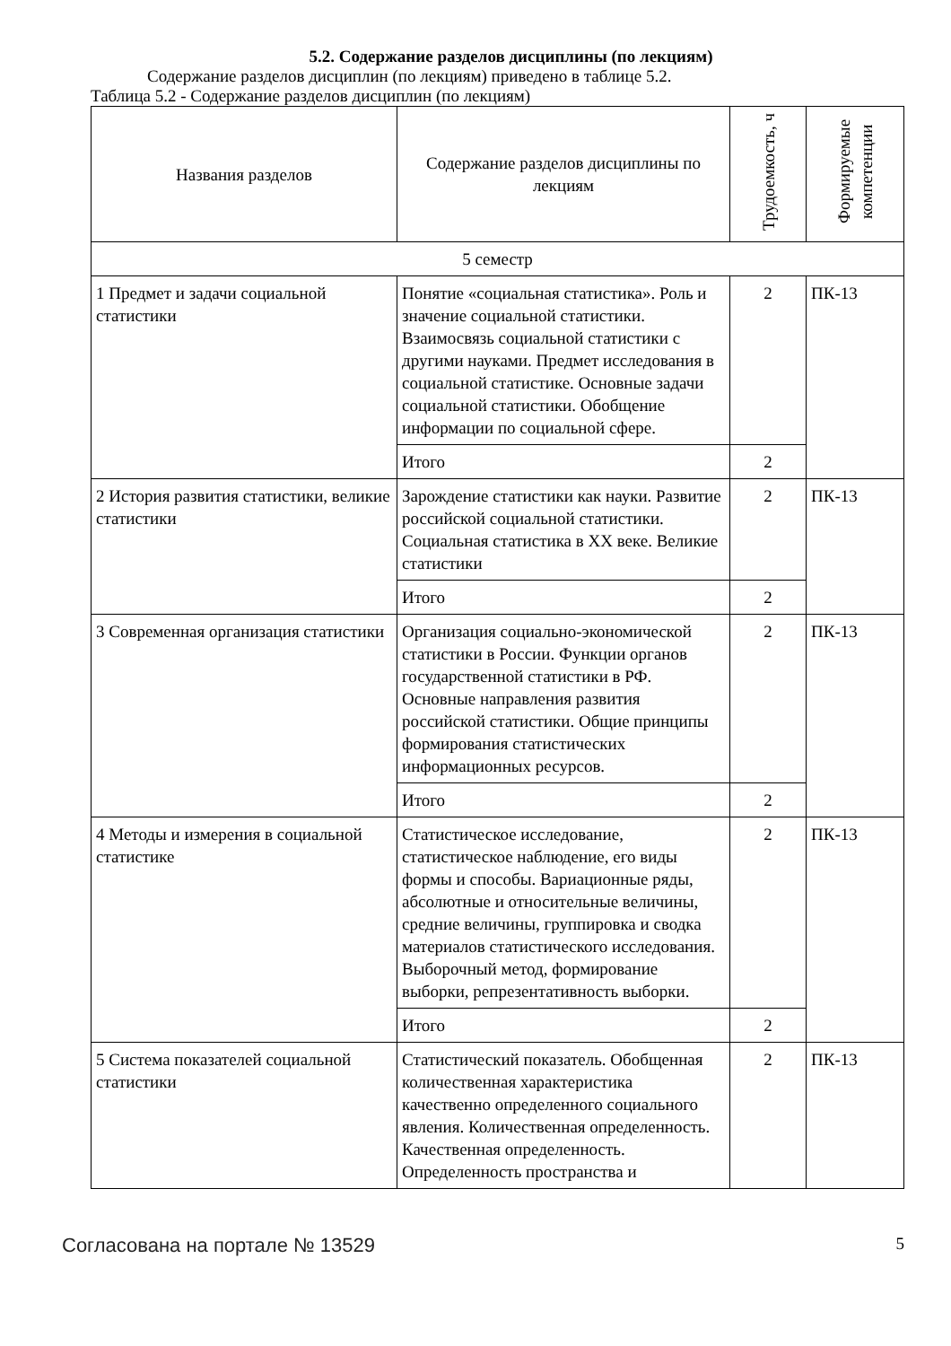5.2. Содержание разделов дисциплины (по лекциям)
Содержание разделов дисциплин (по лекциям) приведено в таблице 5.2.
Таблица 5.2 - Содержание разделов дисциплин (по лекциям)
| Названия разделов | Содержание разделов дисциплины по лекциям | Трудоемкость, ч | Формируемые компетенции |
| --- | --- | --- | --- |
| 5 семестр | | | |
| 1 Предмет и задачи социальной статистики | Понятие «социальная статистика». Роль и значение социальной статистики. Взаимосвязь социальной статистики с другими науками. Предмет исследования в социальной статистике. Основные задачи социальной статистики. Обобщение информации по социальной сфере. | 2 | ПК-13 |
| | Итого | 2 | |
| 2 История развития статистики, великие статистики | Зарождение статистики как науки. Развитие российской социальной статистики. Социальная статистика в XX веке. Великие статистики | 2 | ПК-13 |
| | Итого | 2 | |
| 3 Современная организация статистики | Организация социально-экономической статистики в России. Функции органов государственной статистики в РФ. Основные направления развития российской статистики. Общие принципы формирования статистических информационных ресурсов. | 2 | ПК-13 |
| | Итого | 2 | |
| 4 Методы и измерения в социальной статистике | Статистическое исследование, статистическое наблюдение, его виды формы и способы. Вариационные ряды, абсолютные и относительные величины, средние величины, группировка и сводка материалов статистического исследования. Выборочный метод, формирование выборки, репрезентативность выборки. | 2 | ПК-13 |
| | Итого | 2 | |
| 5 Система показателей социальной статистики | Статистический показатель. Обобщенная количественная характеристика качественно определенного социального явления. Количественная определенность. Качественная определенность. Определенность пространства и | 2 | ПК-13 |
Согласована на портале № 13529 5